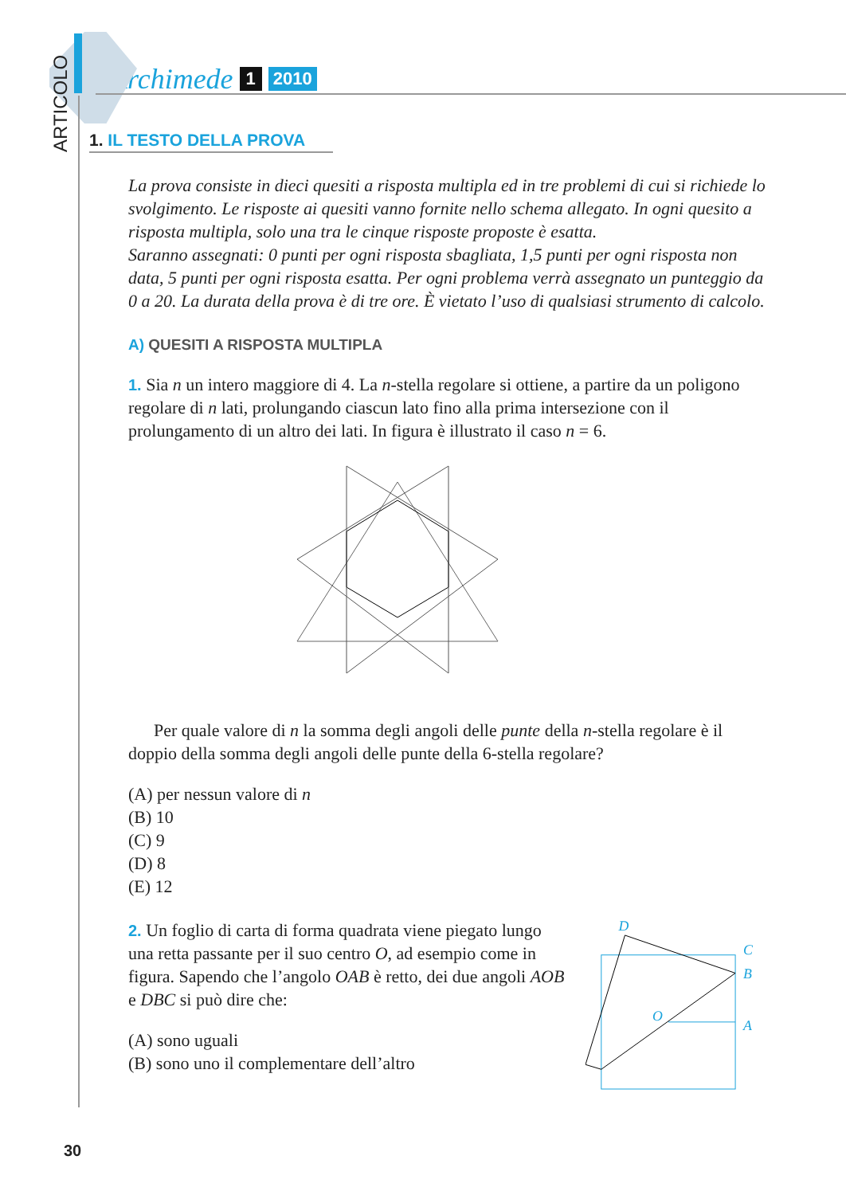ARTICOLO
Archimede 1 2010
1. IL TESTO DELLA PROVA
La prova consiste in dieci quesiti a risposta multipla ed in tre problemi di cui si richiede lo svolgimento. Le risposte ai quesiti vanno fornite nello schema allegato. In ogni quesito a risposta multipla, solo una tra le cinque risposte proposte è esatta.
Saranno assegnati: 0 punti per ogni risposta sbagliata, 1,5 punti per ogni risposta non data, 5 punti per ogni risposta esatta. Per ogni problema verrà assegnato un punteggio da 0 a 20. La durata della prova è di tre ore. È vietato l’uso di qualsiasi strumento di calcolo.
A) QUESITI A RISPOSTA MULTIPLA
1. Sia n un intero maggiore di 4. La n-stella regolare si ottiene, a partire da un poligono regolare di n lati, prolungando ciascun lato fino alla prima intersezione con il prolungamento di un altro dei lati. In figura è illustrato il caso n = 6.
Per quale valore di n la somma degli angoli delle punte della n-stella regolare è il doppio della somma degli angoli delle punte della 6-stella regolare?
(A) per nessun valore di n
(B) 10
(C) 9
(D) 8
(E) 12
2. Un foglio di carta di forma quadrata viene piegato lungo una retta passante per il suo centro O, ad esempio come in figura. Sapendo che l’angolo OAB è retto, dei due angoli AOB e DBC si può dire che:
(A) sono uguali
(B) sono uno il complementare dell’altro
D
C
B
O
A
30